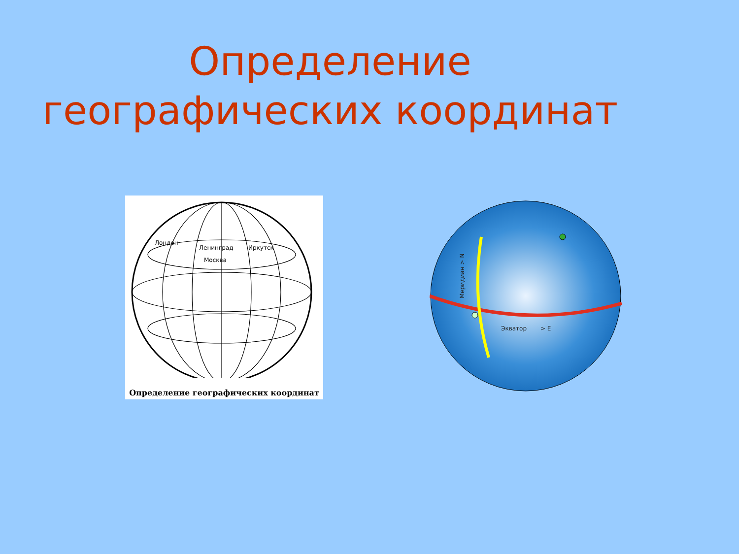Определение
географических координат
Лондон
Ленинград
Иркутск
Москва
Определение географических координат
Экватор
> E
Меридиан > N